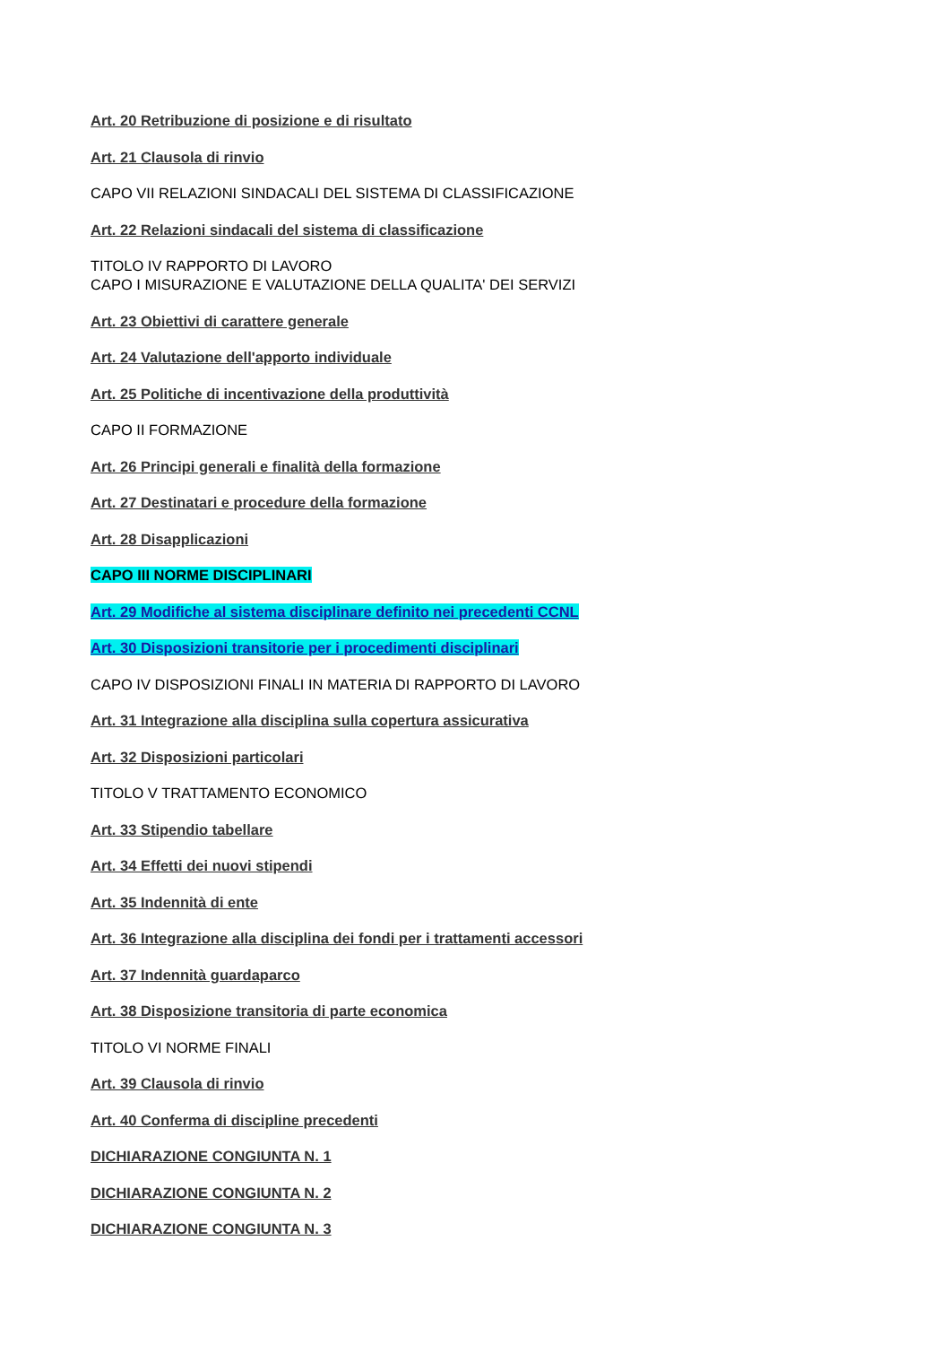Art. 20 Retribuzione di posizione e di risultato
Art. 21 Clausola di rinvio
CAPO VII RELAZIONI SINDACALI DEL SISTEMA DI CLASSIFICAZIONE
Art. 22 Relazioni sindacali del sistema di classificazione
TITOLO IV RAPPORTO DI LAVORO
CAPO I MISURAZIONE E VALUTAZIONE DELLA QUALITA' DEI SERVIZI
Art. 23 Obiettivi di carattere generale
Art. 24 Valutazione dell'apporto individuale
Art. 25 Politiche di incentivazione della produttività
CAPO II FORMAZIONE
Art. 26 Principi generali e finalità della formazione
Art. 27 Destinatari e procedure della formazione
Art. 28 Disapplicazioni
CAPO III NORME DISCIPLINARI
Art. 29 Modifiche al sistema disciplinare definito nei precedenti CCNL
Art. 30 Disposizioni transitorie per i procedimenti disciplinari
CAPO IV DISPOSIZIONI FINALI IN MATERIA DI RAPPORTO DI LAVORO
Art. 31 Integrazione alla disciplina sulla copertura assicurativa
Art. 32 Disposizioni particolari
TITOLO V TRATTAMENTO ECONOMICO
Art. 33 Stipendio tabellare
Art. 34 Effetti dei nuovi stipendi
Art. 35 Indennità di ente
Art. 36 Integrazione alla disciplina dei fondi per i trattamenti accessori
Art. 37 Indennità guardaparco
Art. 38 Disposizione transitoria di parte economica
TITOLO VI NORME FINALI
Art. 39 Clausola di rinvio
Art. 40 Conferma di discipline precedenti
DICHIARAZIONE CONGIUNTA N. 1
DICHIARAZIONE CONGIUNTA N. 2
DICHIARAZIONE CONGIUNTA N. 3